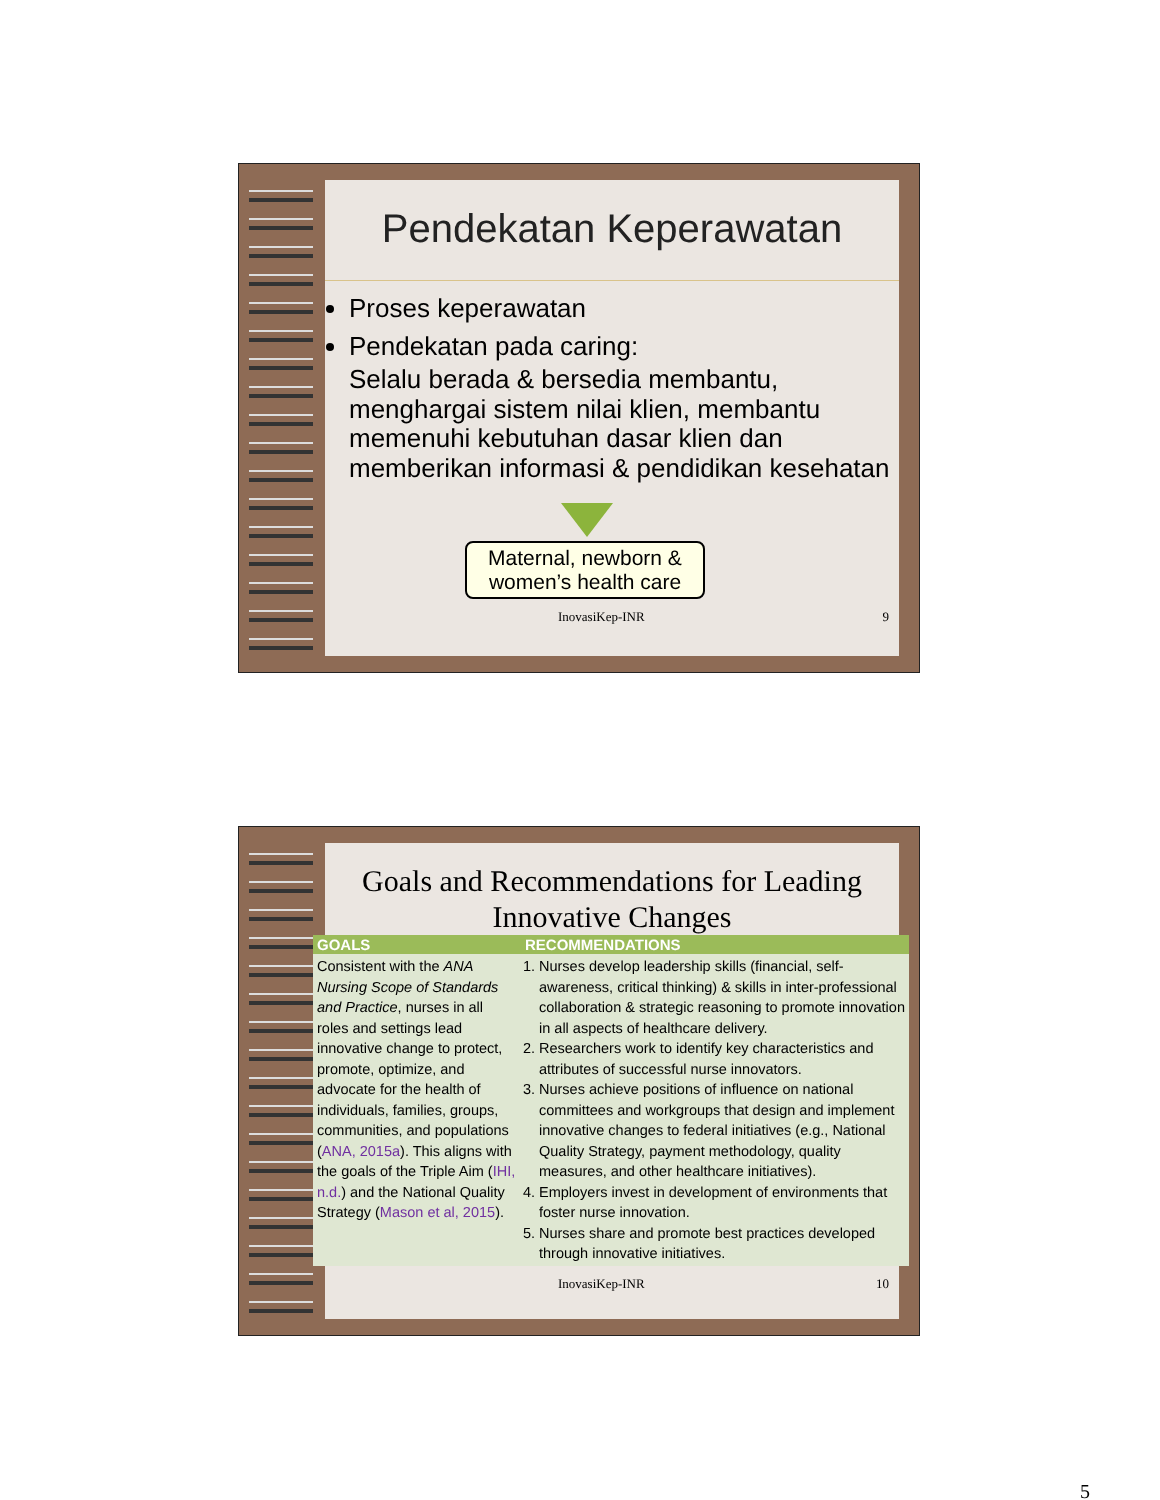Pendekatan Keperawatan
Proses keperawatan
Pendekatan pada caring:
Selalu berada & bersedia membantu, menghargai sistem nilai klien, membantu memenuhi kebutuhan dasar klien dan memberikan informasi & pendidikan kesehatan
Maternal, newborn & women’s health care
InovasiKep-INR 9
Goals and Recommendations for Leading Innovative Changes
| GOALS | RECOMMENDATIONS |
| --- | --- |
| Consistent with the ANA Nursing Scope of Standards and Practice , nurses in all roles and settings lead innovative change to protect, promote, optimize, and advocate for the health of individuals, families, groups, communities, and populations ( ANA, 2015a ). This aligns with the goals of the Triple Aim ( IHI, n.d. ) and the National Quality Strategy ( Mason et al, 2015 ). | 1. Nurses develop leadership skills (financial, self-awareness, critical thinking) & skills in inter-professional collaboration & strategic reasoning to promote innovation in all aspects of healthcare delivery. 2. Researchers work to identify key characteristics and attributes of successful nurse innovators. 3. Nurses achieve positions of influence on national committees and workgroups that design and implement innovative changes to federal initiatives (e.g., National Quality Strategy, payment methodology, quality measures, and other healthcare initiatives). 4. Employers invest in development of environments that foster nurse innovation. 5. Nurses share and promote best practices developed through innovative initiatives. |
InovasiKep-INR 10
5